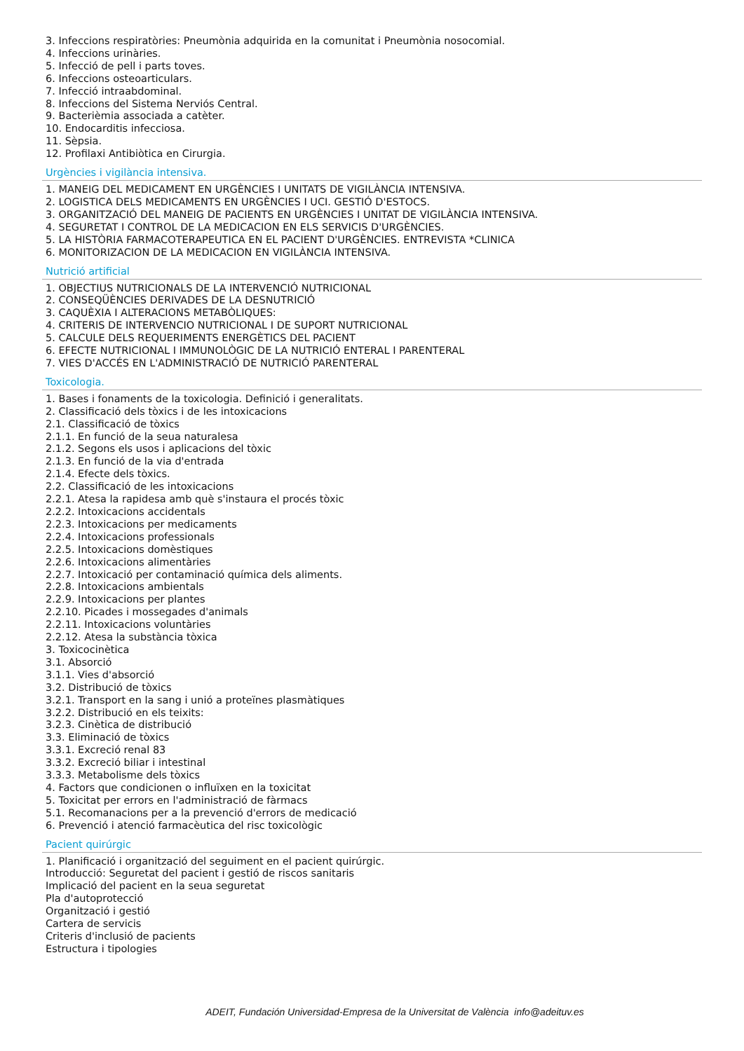3. Infeccions respiratòries: Pneumònia adquirida en la comunitat i Pneumònia nosocomial.
4. Infeccions urinàries.
5. Infecció de pell i parts toves.
6. Infeccions osteoarticulars.
7. Infecció intraabdominal.
8. Infeccions del Sistema Nerviós Central.
9. Bacterièmia associada a catèter.
10. Endocarditis infecciosa.
11. Sèpsia.
12. Profilaxi Antibiòtica en Cirurgia.
Urgències i vigilància intensiva.
1. MANEIG DEL MEDICAMENT EN URGÈNCIES I UNITATS DE VIGILÀNCIA INTENSIVA.
2. LOGISTICA DELS MEDICAMENTS EN URGÈNCIES I UCI. GESTIÓ D'ESTOCS.
3. ORGANITZACIÓ DEL MANEIG DE PACIENTS EN URGÈNCIES I UNITAT DE VIGILÀNCIA INTENSIVA.
4. SEGURETAT I CONTROL DE LA MEDICACION EN ELS SERVICIS D'URGÈNCIES.
5. LA HISTÒRIA FARMACOTERAPEUTICA EN EL PACIENT D'URGÈNCIES. ENTREVISTA *CLINICA
6. MONITORIZACION DE LA MEDICACION EN VIGILÀNCIA INTENSIVA.
Nutrició artificial
1. OBJECTIUS NUTRICIONALS DE LA INTERVENCIÓ NUTRICIONAL
2. CONSEQÜÈNCIES DERIVADES DE LA DESNUTRICIÓ
3. CAQUÈXIA I ALTERACIONS METABÒLIQUES:
4. CRITERIS DE INTERVENCIO NUTRICIONAL I DE SUPORT NUTRICIONAL
5. CALCULE DELS REQUERIMENTS ENERGÈTICS DEL PACIENT
6. EFECTE NUTRICIONAL I IMMUNOLÒGIC DE LA NUTRICIÓ ENTERAL I PARENTERAL
7. VIES D'ACCÉS EN L'ADMINISTRACIÓ DE NUTRICIÓ PARENTERAL
Toxicologia.
1. Bases i fonaments de la toxicologia. Definició i generalitats.
2. Classificació dels tòxics i de les intoxicacions
2.1. Classificació de tòxics
2.1.1. En funció de la seua naturalesa
2.1.2. Segons els usos i aplicacions del tòxic
2.1.3. En funció de la via d'entrada
2.1.4. Efecte dels tòxics.
2.2. Classificació de les intoxicacions
2.2.1. Atesa la rapidesa amb què s'instaura el procés tòxic
2.2.2. Intoxicacions accidentals
2.2.3. Intoxicacions per medicaments
2.2.4. Intoxicacions professionals
2.2.5. Intoxicacions domèstiques
2.2.6. Intoxicacions alimentàries
2.2.7. Intoxicació per contaminació química dels aliments.
2.2.8. Intoxicacions ambientals
2.2.9. Intoxicacions per plantes
2.2.10. Picades i mossegades d'animals
2.2.11. Intoxicacions voluntàries
2.2.12. Atesa la substància tòxica
3. Toxicocinètica
3.1. Absorció
3.1.1. Vies d'absorció
3.2. Distribució de tòxics
3.2.1. Transport en la sang i unió a proteïnes plasmàtiques
3.2.2. Distribució en els teixits:
3.2.3. Cinètica de distribució
3.3. Eliminació de tòxics
3.3.1. Excreció renal 83
3.3.2. Excreció biliar i intestinal
3.3.3. Metabolisme dels tòxics
4. Factors que condicionen o influïxen en la toxicitat
5. Toxicitat per errors en l'administració de fàrmacs
5.1. Recomanacions per a la prevenció d'errors de medicació
6. Prevenció i atenció farmacèutica del risc toxicològic
Pacient quirúrgic
1. Planificació i organització del seguiment en el pacient quirúrgic.
Introducció: Seguretat del pacient i gestió de riscos sanitaris
Implicació del pacient en la seua seguretat
Pla d'autoprotecció
Organització i gestió
Cartera de servicis
Criteris d'inclusió de pacients
Estructura i tipologies
ADEIT, Fundación Universidad-Empresa de la Universitat de València info@adeituv.es